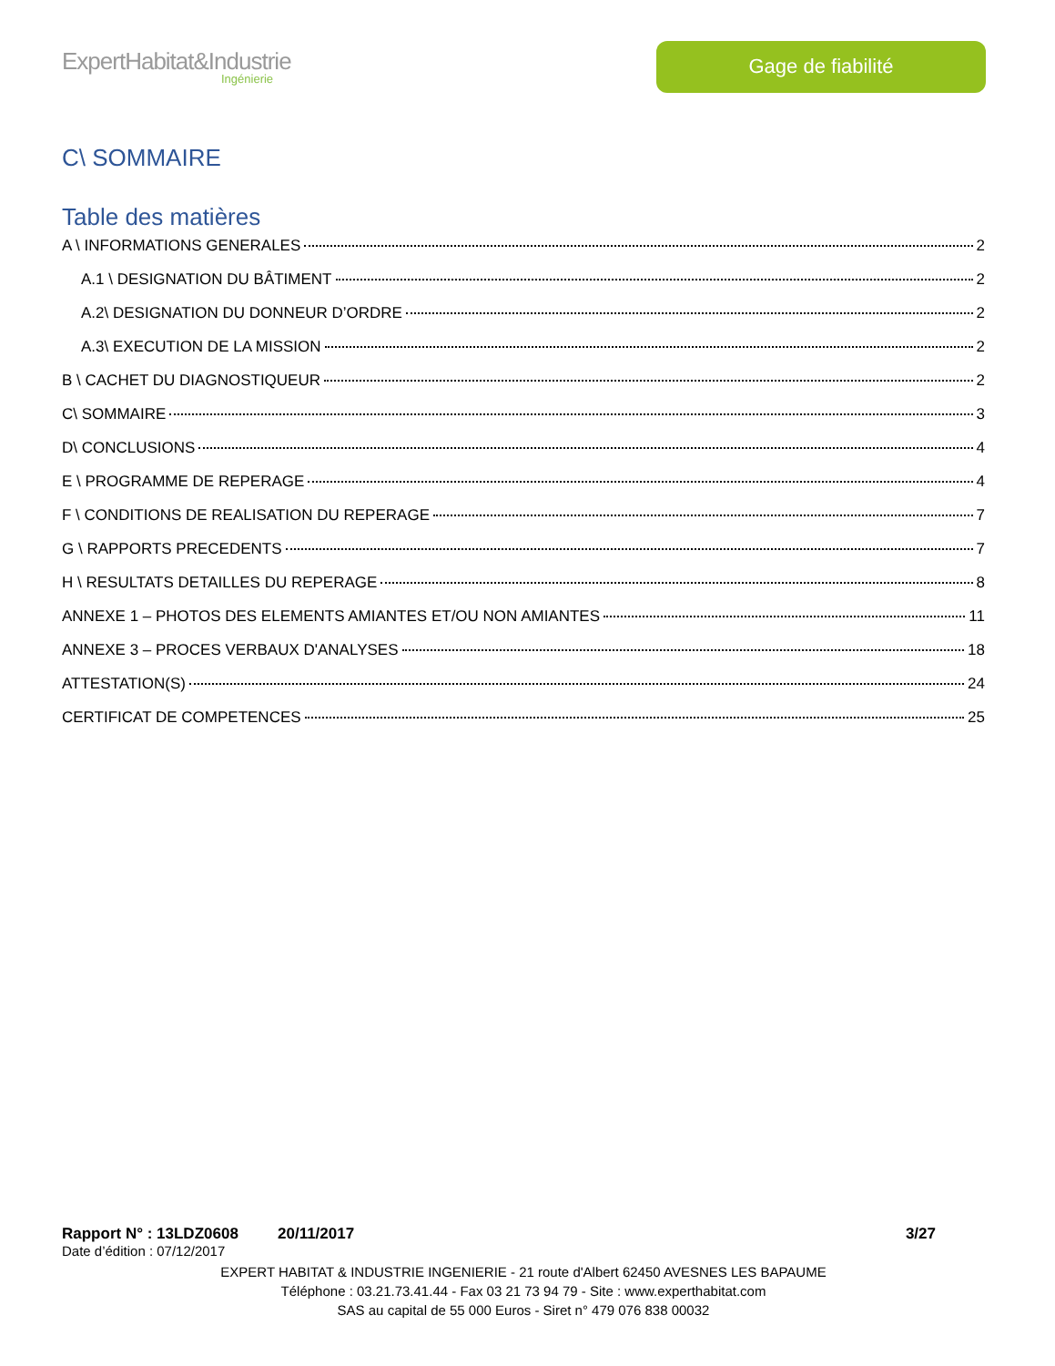ExpertHabitat&Industrie
Ingénierie
Gage de fiabilité
C\ SOMMAIRE
Table des matières
A \ INFORMATIONS GENERALES 2
A.1 \ DESIGNATION DU BÂTIMENT 2
A.2\ DESIGNATION DU DONNEUR D’ORDRE 2
A.3\ EXECUTION DE LA MISSION 2
B \ CACHET DU DIAGNOSTIQUEUR 2
C\ SOMMAIRE 3
D\ CONCLUSIONS 4
E \ PROGRAMME DE REPERAGE 4
F \ CONDITIONS DE REALISATION DU REPERAGE 7
G \ RAPPORTS PRECEDENTS 7
H \ RESULTATS DETAILLES DU REPERAGE 8
ANNEXE 1 – PHOTOS DES ELEMENTS AMIANTES ET/OU NON AMIANTES 11
ANNEXE 3 – PROCES VERBAUX D'ANALYSES 18
ATTESTATION(S) 24
CERTIFICAT DE COMPETENCES 25
Rapport N° : 13LDZ0608 20/11/2017 3/27
Date d’édition : 07/12/2017
EXPERT HABITAT & INDUSTRIE INGENIERIE - 21 route d'Albert 62450 AVESNES LES BAPAUME
Téléphone : 03.21.73.41.44 - Fax 03 21 73 94 79 - Site : www.experthabitat.com
SAS au capital de 55 000 Euros - Siret n° 479 076 838 00032